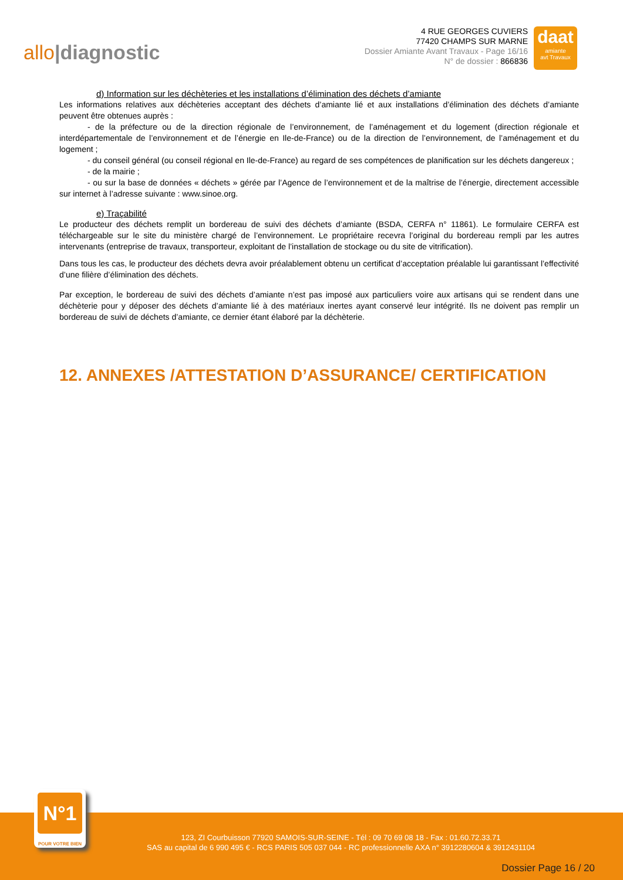allo|diagnostic
4 RUE GEORGES CUVIERS
77420 CHAMPS SUR MARNE
Dossier Amiante Avant Travaux - Page 16/16
N° de dossier : 866836
daat
amiante
avt Travaux
d) Information sur les déchèteries et les installations d’élimination des déchets d’amiante
Les informations relatives aux déchèteries acceptant des déchets d’amiante lié et aux installations d’élimination des déchets d’amiante peuvent être obtenues auprès :
- de la préfecture ou de la direction régionale de l’environnement, de l’aménagement et du logement (direction régionale et interdépartementale de l’environnement et de l’énergie en Ile-de-France) ou de la direction de l’environnement, de l’aménagement et du logement ;
- du conseil général (ou conseil régional en Ile-de-France) au regard de ses compétences de planification sur les déchets dangereux ;
- de la mairie ;
- ou sur la base de données « déchets » gérée par l’Agence de l’environnement et de la maîtrise de l’énergie, directement accessible sur internet à l’adresse suivante : www.sinoe.org.
e) Traçabilité
Le producteur des déchets remplit un bordereau de suivi des déchets d’amiante (BSDA, CERFA n° 11861). Le formulaire CERFA est téléchargeable sur le site du ministère chargé de l’environnement. Le propriétaire recevra l’original du bordereau rempli par les autres intervenants (entreprise de travaux, transporteur, exploitant de l’installation de stockage ou du site de vitrification).
Dans tous les cas, le producteur des déchets devra avoir préalablement obtenu un certificat d’acceptation préalable lui garantissant l’effectivité d’une filière d’élimination des déchets.
Par exception, le bordereau de suivi des déchets d’amiante n’est pas imposé aux particuliers voire aux artisans qui se rendent dans une déchèterie pour y déposer des déchets d’amiante lié à des matériaux inertes ayant conservé leur intégrité. Ils ne doivent pas remplir un bordereau de suivi de déchets d’amiante, ce dernier étant élaboré par la déchèterie.
12. ANNEXES /ATTESTATION D’ASSURANCE/ CERTIFICATION
123, ZI Courbuisson 77920 SAMOIS-SUR-SEINE - Tél : 09 70 69 08 18 - Fax : 01.60.72.33.71
SAS au capital de 6 990 495 € - RCS PARIS 505 037 044 - RC professionnelle AXA n° 3912280604 & 3912431104
Dossier Page 16 / 20
N°1
POUR VOTRE BIEN